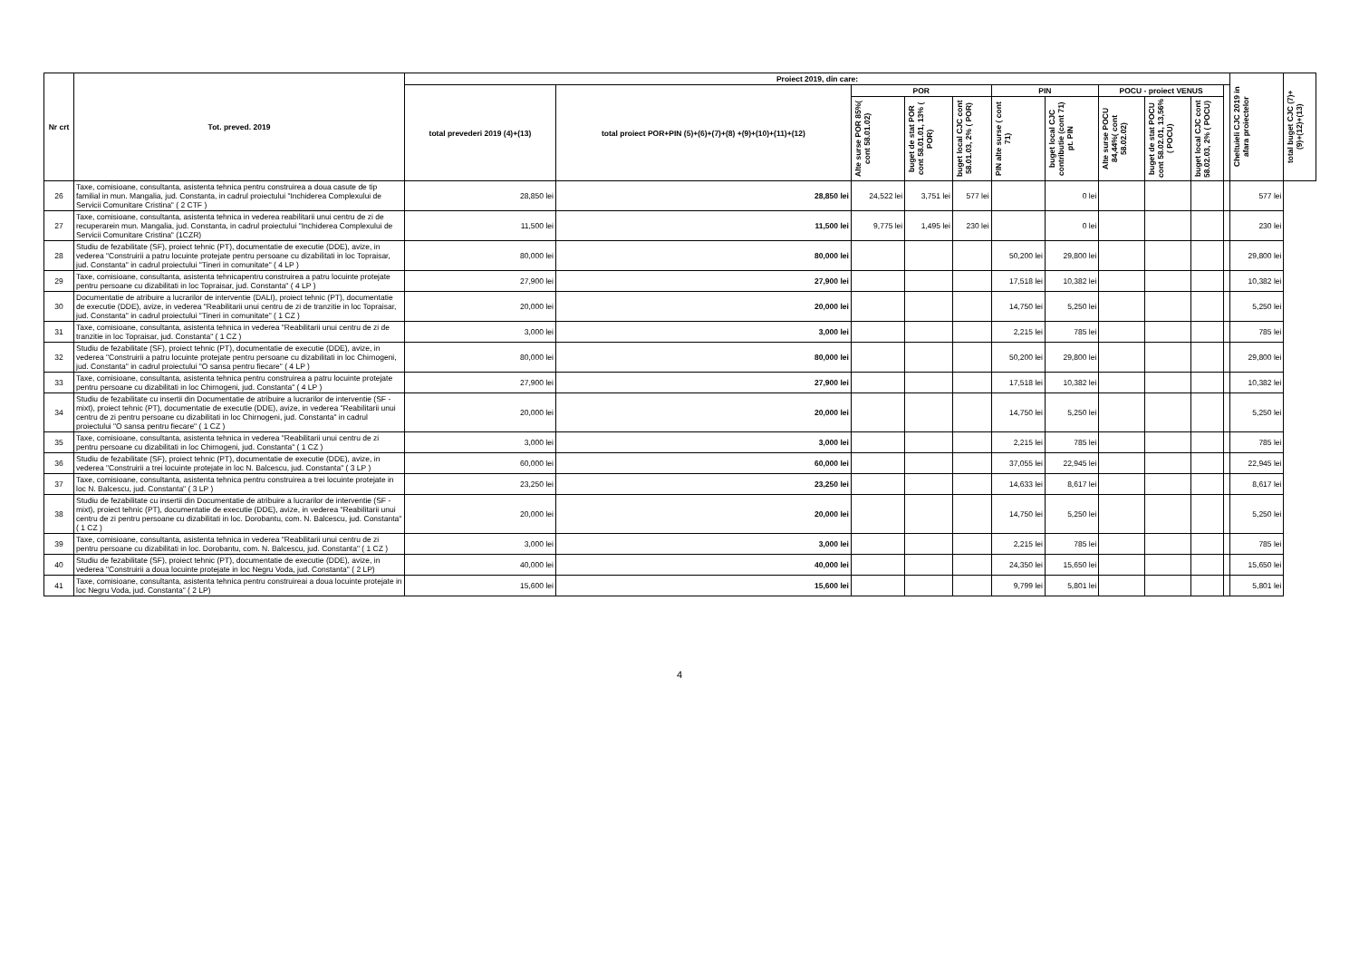| Nr crt | Tot. preved. 2019 | Proiect 2019, din care: | | | | | | | | | | | Cheltuieli CJC 2019 in afara proiectelor | total buget CJC (7)+(9)+(12)+(13) |
| --- | --- | --- | --- | --- | --- | --- | --- | --- | --- | --- | --- | --- | --- | --- |
| | | total prevederi 2019 (4)+(13) | total proiect POR+PIN (5)+(6)+(7)+(8) +(9)+(10)+(11)+(12) | POR | | | PIN | | POCU - proiect VENUS | | | | | |
| | | | | Alte surse POR 85%( cont 58.01.02) | buget de stat POR cont 58.01.01, 13% ( POR) | buget local CJC cont 58.01.03, 2% ( POR) | PIN alte surse ( cont 71) | buget local CJC contributie (cont 71) pt. PIN | Alte surse POCU 84,44%( cont 58.02.02) | buget de stat POCU cont 58.02.01, 13,56% ( POCU) | buget local CJC cont 58.02.03, 2% ( POCU) | | | |
| 26 | Taxe, comisioane, consultanta, asistenta tehnica pentru construirea a doua casute de tip familial in mun. Mangalia, jud. Constanta, in cadrul proiectului "Inchiderea Complexului de Servicii Comunitare Cristina" ( 2 CTF ) | 28,850 lei | 28,850 lei | 24,522 lei | 3,751 lei | 577 lei | | 0 lei | | | | | 577 lei | |
| 27 | Taxe, comisioane, consultanta, asistenta tehnica in vederea reabilitarii unui centru de zi de recuperarein mun. Mangalia, jud. Constanta, in cadrul proiectului "Inchiderea Complexului de Servicii Comunitare Cristina" (1CZR) | 11,500 lei | 11,500 lei | 9,775 lei | 1,495 lei | 230 lei | | 0 lei | | | | | 230 lei | |
| 28 | Studiu de fezabilitate (SF), proiect tehnic (PT), documentatie de executie (DDE), avize, in vederea "Construirii a patru locuinte protejate pentru persoane cu dizabilitati in loc Topraisar, jud. Constanta" in cadrul proiectului "Tineri in comunitate" ( 4 LP ) | 80,000 lei | 80,000 lei | | | | 50,200 lei | 29,800 lei | | | | | 29,800 lei | |
| 29 | Taxe, comisioane, consultanta, asistenta tehnicapentru construirea a patru locuinte protejate pentru persoane cu dizabilitati in loc Topraisar, jud. Constanta" ( 4 LP ) | 27,900 lei | 27,900 lei | | | | 17,518 lei | 10,382 lei | | | | | 10,382 lei | |
| 30 | Documentatie de atribuire a lucrarilor de interventie (DALI), proiect tehnic (PT), documentatie de executie (DDE), avize, in vederea "Reabilitarii unui centru de zi de tranzitie in loc Topraisar, jud. Constanta" in cadrul proiectului "Tineri in comunitate" ( 1 CZ ) | 20,000 lei | 20,000 lei | | | | 14,750 lei | 5,250 lei | | | | | 5,250 lei | |
| 31 | Taxe, comisioane, consultanta, asistenta tehnica in vederea "Reabilitarii unui centru de zi de tranzitie in loc Topraisar, jud. Constanta" ( 1 CZ ) | 3,000 lei | 3,000 lei | | | | 2,215 lei | 785 lei | | | | | 785 lei | |
| 32 | Studiu de fezabilitate (SF), proiect tehnic (PT), documentatie de executie (DDE), avize, in vederea "Construirii a patru locuinte protejate pentru persoane cu dizabilitati in loc Chirnogeni, jud. Constanta" in cadrul proiectului "O sansa pentru fiecare" ( 4 LP ) | 80,000 lei | 80,000 lei | | | | 50,200 lei | 29,800 lei | | | | | 29,800 lei | |
| 33 | Taxe, comisioane, consultanta, asistenta tehnica pentru construirea a patru locuinte protejate pentru persoane cu dizabilitati in loc Chirnogeni, jud. Constanta" ( 4 LP ) | 27,900 lei | 27,900 lei | | | | 17,518 lei | 10,382 lei | | | | | 10,382 lei | |
| 34 | Studiu de fezabilitate cu insertii din Documentatie de atribuire a lucrarilor de interventie (SF -mixt), proiect tehnic (PT), documentatie de executie (DDE), avize, in vederea "Reabilitarii unui centru de zi pentru persoane cu dizabilitati in loc Chirnogeni, jud. Constanta" in cadrul proiectului "O sansa pentru fiecare" ( 1 CZ ) | 20,000 lei | 20,000 lei | | | | 14,750 lei | 5,250 lei | | | | | 5,250 lei | |
| 35 | Taxe, comisioane, consultanta, asistenta tehnica in vederea "Reabilitarii unui centru de zi pentru persoane cu dizabilitati in loc Chirnogeni, jud. Constanta" ( 1 CZ ) | 3,000 lei | 3,000 lei | | | | 2,215 lei | 785 lei | | | | | 785 lei | |
| 36 | Studiu de fezabilitate (SF), proiect tehnic (PT), documentatie de executie (DDE), avize, in vederea "Construirii a trei locuinte protejate in loc N. Balcescu, jud. Constanta" ( 3 LP ) | 60,000 lei | 60,000 lei | | | | 37,055 lei | 22,945 lei | | | | | 22,945 lei | |
| 37 | Taxe, comisioane, consultanta, asistenta tehnica pentru construirea a trei locuinte protejate in loc N. Balcescu, jud. Constanta" ( 3 LP ) | 23,250 lei | 23,250 lei | | | | 14,633 lei | 8,617 lei | | | | | 8,617 lei | |
| 38 | Studiu de fezabilitate cu insertii din Documentatie de atribuire a lucrarilor de interventie (SF -mixt), proiect tehnic (PT), documentatie de executie (DDE), avize, in vederea "Reabilitarii unui centru de zi pentru persoane cu dizabilitati in loc. Dorobantu, com. N. Balcescu, jud. Constanta" ( 1 CZ ) | 20,000 lei | 20,000 lei | | | | 14,750 lei | 5,250 lei | | | | | 5,250 lei | |
| 39 | Taxe, comisioane, consultanta, asistenta tehnica in vederea "Reabilitarii unui centru de zi pentru persoane cu dizabilitati in loc. Dorobantu, com. N. Balcescu, jud. Constanta" ( 1 CZ ) | 3,000 lei | 3,000 lei | | | | 2,215 lei | 785 lei | | | | | 785 lei | |
| 40 | Studiu de fezabilitate (SF), proiect tehnic (PT), documentatie de executie (DDE), avize, in vederea "Construirii a doua locuinte protejate in loc Negru Voda, jud. Constanta" ( 2 LP) | 40,000 lei | 40,000 lei | | | | 24,350 lei | 15,650 lei | | | | | 15,650 lei | |
| 41 | Taxe, comisioane, consultanta, asistenta tehnica pentru construireai a doua locuinte protejate in loc Negru Voda, jud. Constanta" ( 2 LP) | 15,600 lei | 15,600 lei | | | | 9,799 lei | 5,801 lei | | | | | 5,801 lei | |
4